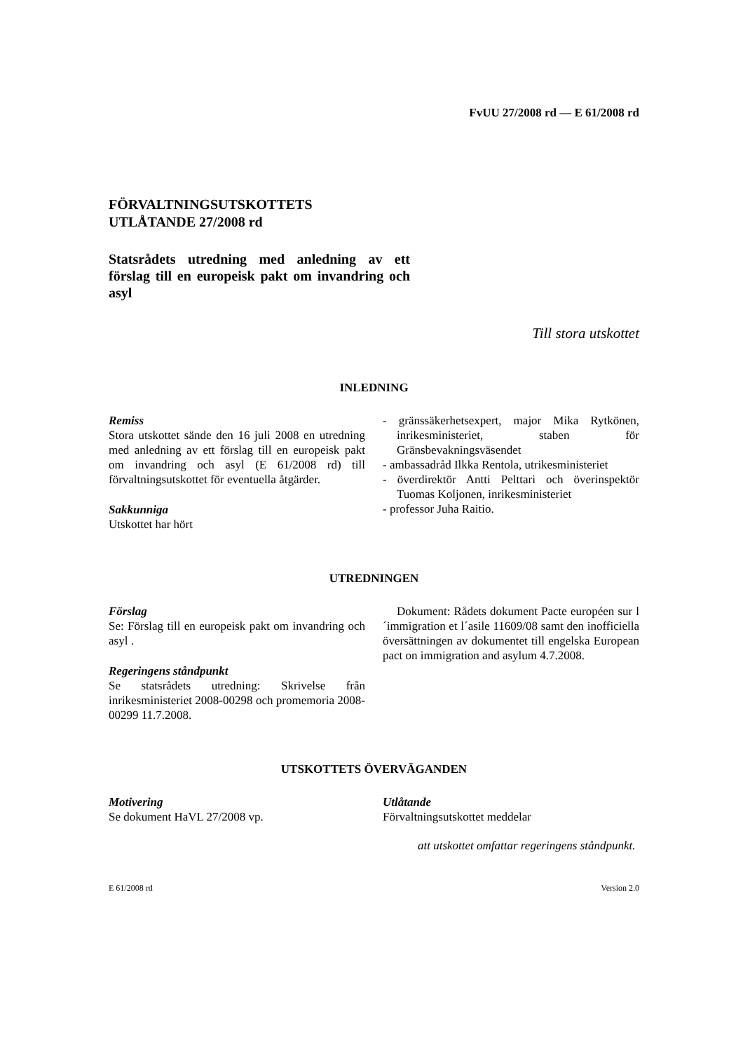FvUU 27/2008 rd — E 61/2008 rd
FÖRVALTNINGSUTSKOTTETS
UTLÅTANDE 27/2008 rd
Statsrådets utredning med anledning av ett förslag till en europeisk pakt om invandring och asyl
Till stora utskottet
INLEDNING
Remiss
Stora utskottet sände den 16 juli 2008 en utredning med anledning av ett förslag till en europeisk pakt om invandring och asyl (E 61/2008 rd) till förvaltningsutskottet för eventuella åtgärder.
Sakkunniga
Utskottet har hört
- gränssäkerhetsexpert, major Mika Rytkönen, inrikesministeriet, staben för Gränsbevakningsväsendet
- ambassadråd Ilkka Rentola, utrikesministeriet
- överdirektör Antti Pelttari och överinspektör Tuomas Koljonen, inrikesministeriet
- professor Juha Raitio.
UTREDNINGEN
Förslag
Se: Förslag till en europeisk pakt om invandring och asyl .
Regeringens ståndpunkt
Se statsrådets utredning: Skrivelse från inrikesministeriet 2008-00298 och promemoria 2008-00299 11.7.2008.
Dokument: Rådets dokument Pacte européen sur l´immigration et l´asile 11609/08 samt den inofficiella översättningen av dokumentet till engelska European pact on immigration and asylum 4.7.2008.
UTSKOTTETS ÖVERVÄGANDEN
Motivering
Se dokument HaVL 27/2008 vp.
Utlåtande
Förvaltningsutskottet meddelar
att utskottet omfattar regeringens ståndpunkt.
E 61/2008 rd Version 2.0